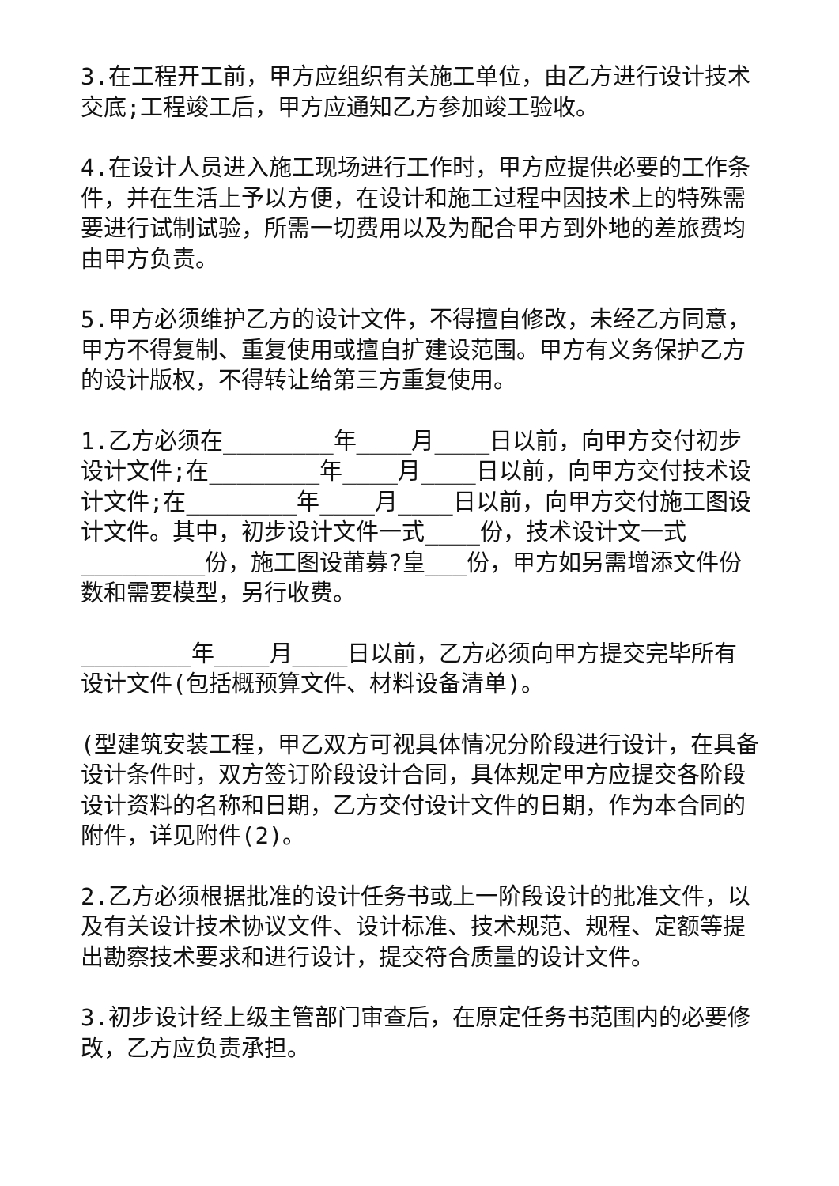3.在工程开工前，甲方应组织有关施工单位，由乙方进行设计技术交底;工程竣工后，甲方应通知乙方参加竣工验收。
4.在设计人员进入施工现场进行工作时，甲方应提供必要的工作条件，并在生活上予以方便，在设计和施工过程中因技术上的特殊需要进行试制试验，所需一切费用以及为配合甲方到外地的差旅费均由甲方负责。
5.甲方必须维护乙方的设计文件，不得擅自修改，未经乙方同意，甲方不得复制、重复使用或擅自扩建设范围。甲方有义务保护乙方的设计版权，不得转让给第三方重复使用。
1.乙方必须在________年____月____日以前，向甲方交付初步设计文件;在________年____月____日以前，向甲方交付技术设计文件;在________年____月____日以前，向甲方交付施工图设计文件。其中，初步设计文件一式____份，技术设计文一式_________份，施工图设莆募?皇___份，甲方如另需增添文件份数和需要模型，另行收费。
________年____月____日以前，乙方必须向甲方提交完毕所有设计文件(包括概预算文件、材料设备清单)。
(型建筑安装工程，甲乙双方可视具体情况分阶段进行设计，在具备设计条件时，双方签订阶段设计合同，具体规定甲方应提交各阶段设计资料的名称和日期，乙方交付设计文件的日期，作为本合同的附件，详见附件(2)。
2.乙方必须根据批准的设计任务书或上一阶段设计的批准文件，以及有关设计技术协议文件、设计标准、技术规范、规程、定额等提出勘察技术要求和进行设计，提交符合质量的设计文件。
3.初步设计经上级主管部门审查后，在原定任务书范围内的必要修改，乙方应负责承担。